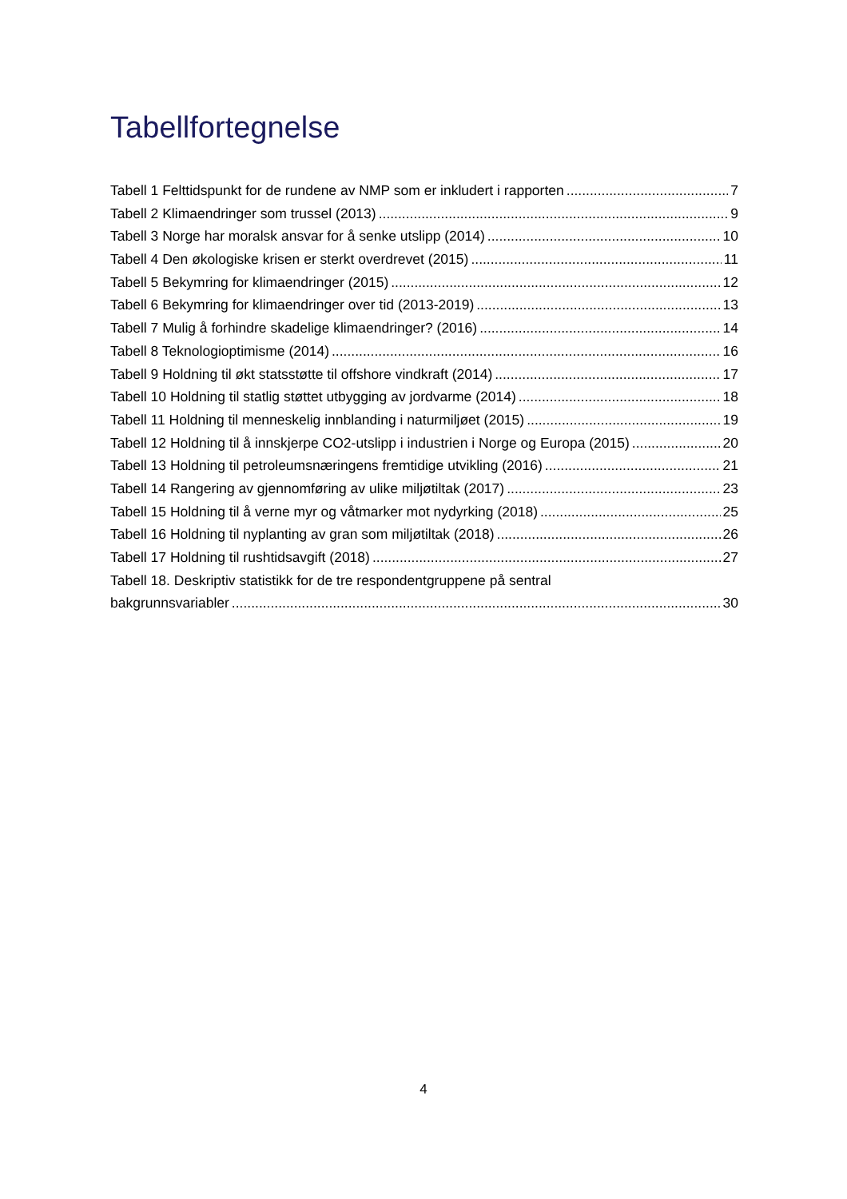Tabellfortegnelse
Tabell 1 Felttidspunkt for de rundene av NMP som er inkludert i rapporten 7
Tabell 2 Klimaendringer som trussel (2013) 9
Tabell 3 Norge har moralsk ansvar for å senke utslipp (2014) 10
Tabell 4 Den økologiske krisen er sterkt overdrevet (2015) 11
Tabell 5 Bekymring for klimaendringer (2015) 12
Tabell 6 Bekymring for klimaendringer over tid (2013-2019) 13
Tabell 7 Mulig å forhindre skadelige klimaendringer? (2016) 14
Tabell 8 Teknologioptimisme (2014) 16
Tabell 9 Holdning til økt statsstøtte til offshore vindkraft (2014) 17
Tabell 10 Holdning til statlig støttet utbygging av jordvarme (2014) 18
Tabell 11 Holdning til menneskelig innblanding i naturmiljøet (2015) 19
Tabell 12 Holdning til å innskjerpe CO2-utslipp i industrien i Norge og Europa (2015) 20
Tabell 13 Holdning til petroleumsnæringens fremtidige utvikling (2016) 21
Tabell 14 Rangering av gjennomføring av ulike miljøtiltak (2017) 23
Tabell 15 Holdning til å verne myr og våtmarker mot nydyrking (2018) 25
Tabell 16 Holdning til nyplanting av gran som miljøtiltak (2018) 26
Tabell 17 Holdning til rushtidsavgift (2018) 27
Tabell 18. Deskriptiv statistikk for de tre respondentgruppene på sentral
bakgrunnsvariabler 30
4